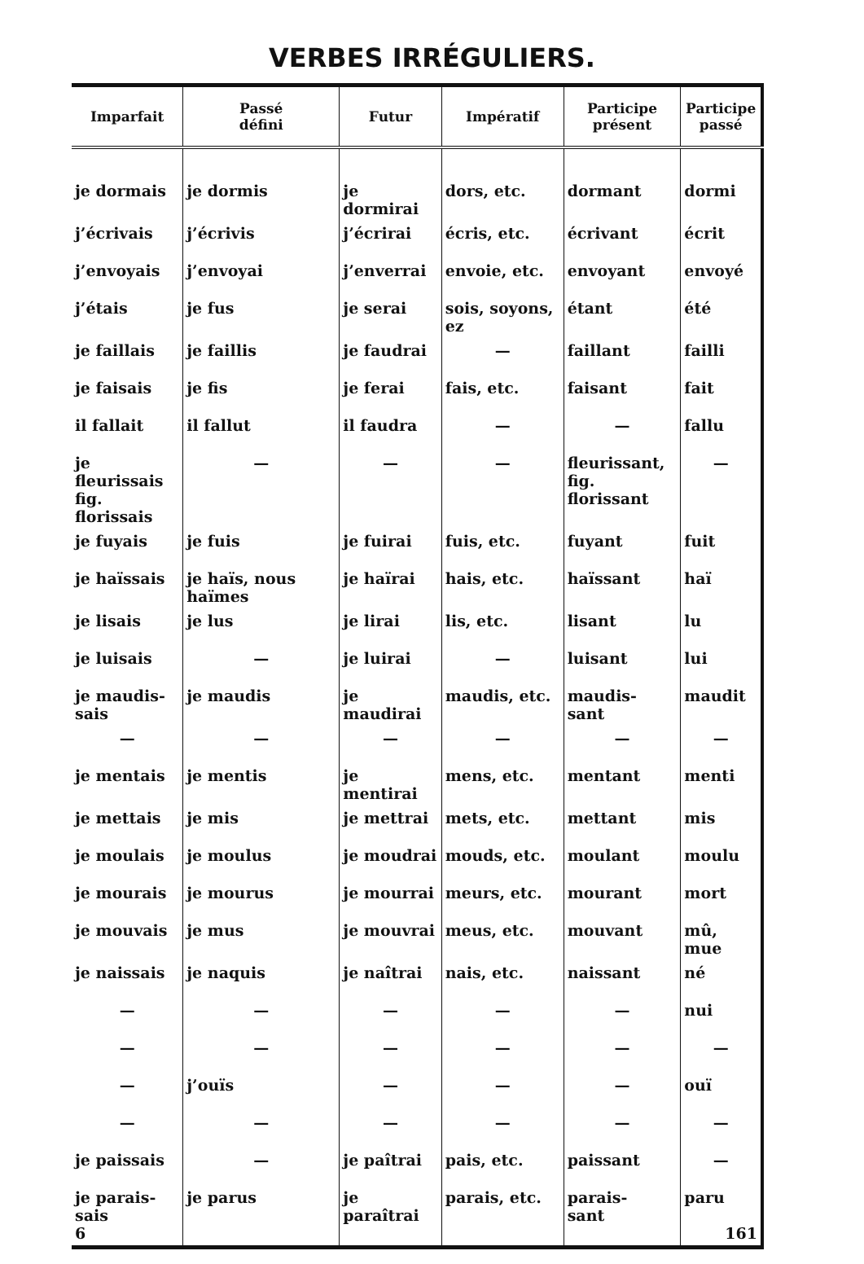VERBES IRRÉGULIERS.
| Imparfait | Passé défini | Futur | Impératif | Participe présent | Participe passé |
| --- | --- | --- | --- | --- | --- |
| je dormais | je dormis | je dormirai | dors, etc. | dormant | dormi |
| j’écrivais | j’écrivis | j’écrirai | écris, etc. | écrivant | écrit |
| j’envoyais | j’envoyai | j’enverrai | envoie, etc. | envoyant | envoyé |
| j’étais | je fus | je serai | sois, soyons, ez | étant | été |
| je faillais | je faillis | je faudrai | — | faillant | failli |
| je faisais | je fis | je ferai | fais, etc. | faisant | fait |
| il fallait | il fallut | il faudra | — | — | fallu |
| je fleurissais fig. florissais | — | — | — | fleurissant, fig. florissant | — |
| je fuyais | je fuis | je fuirai | fuis, etc. | fuyant | fuit |
| je haïssais | je haïs, nous haïmes | je haïrai | hais, etc. | haïssant | haï |
| je lisais | je lus | je lirai | lis, etc. | lisant | lu |
| je luisais | — | je luirai | — | luisant | lui |
| je maudis- sais | je maudis | je maudirai | maudis, etc. | maudis- sant | maudit |
| — | — | — | — | — | — |
| je mentais | je mentis | je mentirai | mens, etc. | mentant | menti |
| je mettais | je mis | je mettrai | mets, etc. | mettant | mis |
| je moulais | je moulus | je moudrai | mouds, etc. | moulant | moulu |
| je mourais | je mourus | je mourrai | meurs, etc. | mourant | mort |
| je mouvais | je mus | je mouvrai | meus, etc. | mouvant | mû, mue |
| je naissais | je naquis | je naîtrai | nais, etc. | naissant | né |
| — | — | — | — | — | nui |
| — | — | — | — | — | — |
| — | j’ouïs | — | — | — | ouï |
| — | — | — | — | — | — |
| je paissais | — | je paîtrai | pais, etc. | paissant | — |
| je parais- sais 6 | je parus | je paraîtrai | parais, etc. | parais- sant | paru 161 |